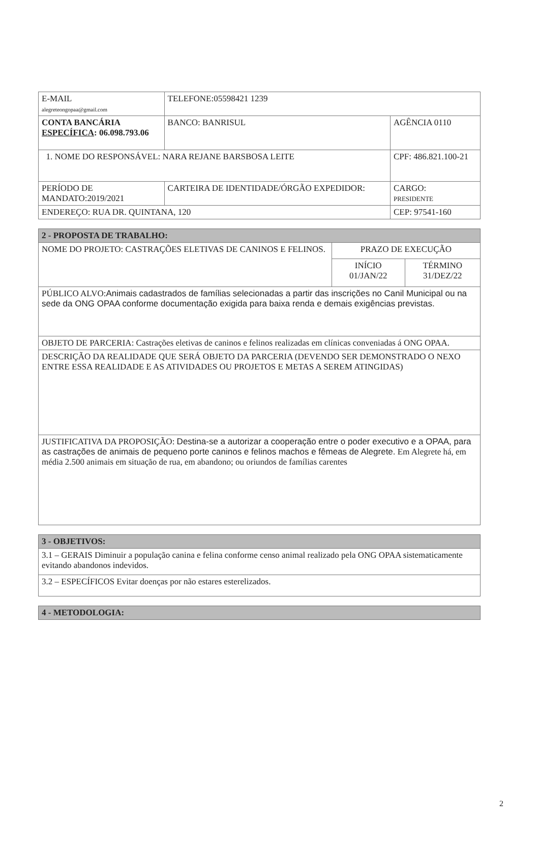| E-MAIL alegreteongopaa@gmail.com | TELEFONE:05598421 1239 | |
| CONTA BANCÁRIA ESPECÍFICA : 06.098.793.06 | BANCO: BANRISUL | AGÊNCIA 0110 |
| 1. NOME DO RESPONSÁVEL: NARA REJANE BARSBOSA LEITE | | CPF: 486.821.100-21 |
| PERÍODO DE MANDATO:2019/2021 | CARTEIRA DE IDENTIDADE/ÓRGÃO EXPEDIDOR: | CARGO: PRESIDENTE |
| ENDEREÇO: RUA DR. QUINTANA, 120 | | CEP: 97541-160 |
| 2 - PROPOSTA DE TRABALHO: | | |
| NOME DO PROJETO: CASTRAÇÕES ELETIVAS DE CANINOS E FELINOS. | PRAZO DE EXECUÇÃO | |
| | INÍCIO 01/JAN/22 | TÉRMINO 31/DEZ/22 |
| PÚBLICO ALVO: Animais cadastrados de famílias selecionadas a partir das inscrições no Canil Municipal ou na sede da ONG OPAA conforme documentação exigida para baixa renda e demais exigências previstas. | | |
| OBJETO DE PARCERIA: Castrações eletivas de caninos e felinos realizadas em clínicas conveniadas á ONG OPAA. | | |
| DESCRIÇÃO DA REALIDADE QUE SERÁ OBJETO DA PARCERIA (DEVENDO SER DEMONSTRADO O NEXO ENTRE ESSA REALIDADE E AS ATIVIDADES OU PROJETOS E METAS A SEREM ATINGIDAS) | | |
| JUSTIFICATIVA DA PROPOSIÇÃO: Destina-se a autorizar a cooperação entre o poder executivo e a OPAA, para as castrações de animais de pequeno porte caninos e felinos machos e fêmeas de Alegrete. Em Alegrete há, em média 2.500 animais em situação de rua, em abandono; ou oriundos de famílias carentes | | |
| 3 - OBJETIVOS: |
| 3.1 – GERAIS Diminuir a população canina e felina conforme censo animal realizado pela ONG OPAA sistematicamente evitando abandonos indevidos. |
| 3.2 – ESPECÍFICOS Evitar doenças por não estares esterelizados. |
| 4 - METODOLOGIA: |
2